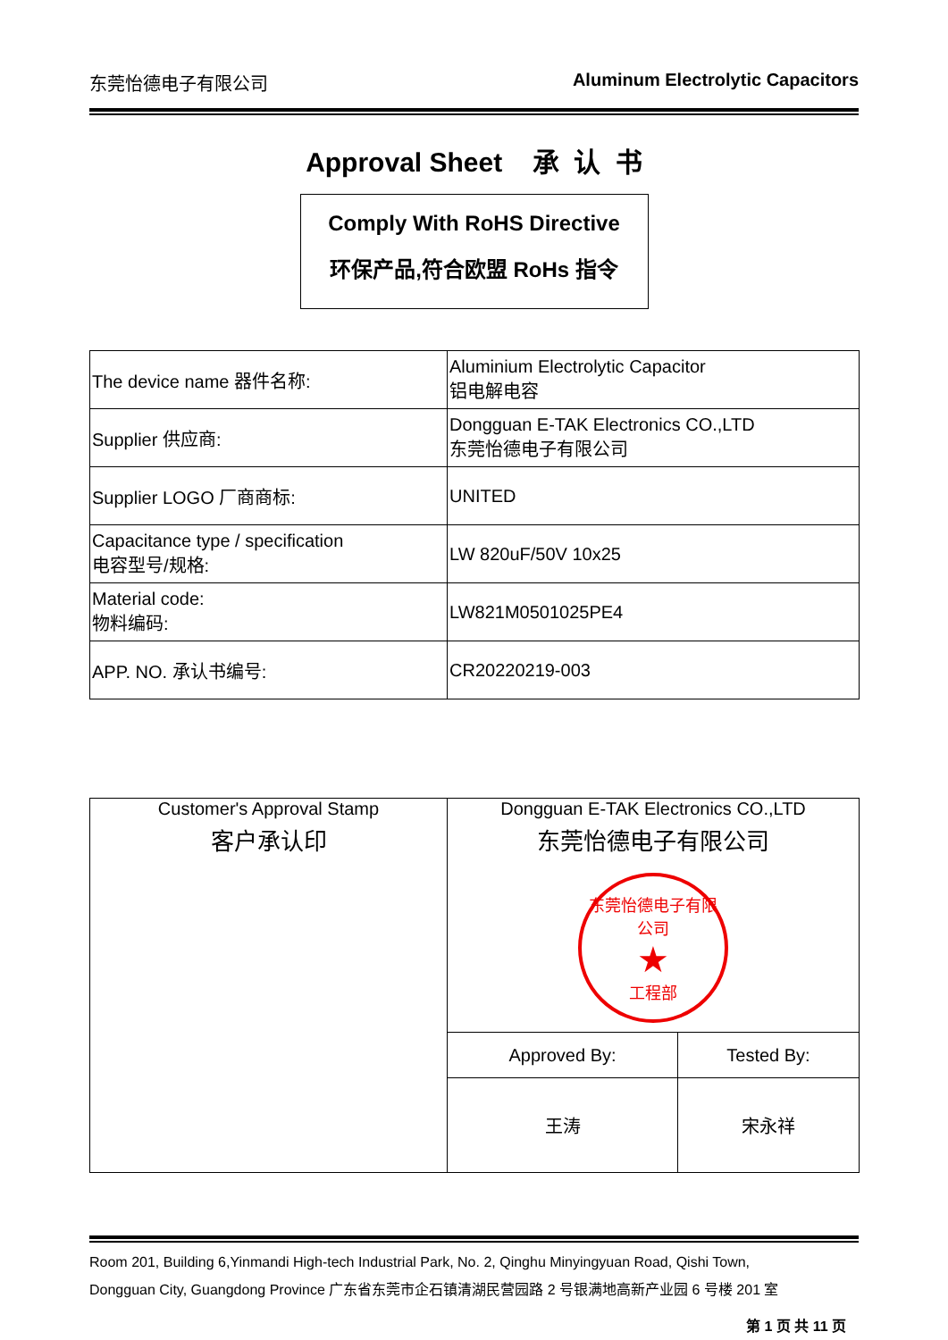东莞怡德电子有限公司 Aluminum Electrolytic Capacitors
Approval Sheet 承 认 书
Comply With RoHS Directive
环保产品,符合欧盟 RoHs 指令
| The device name 器件名称: | Aluminium Electrolytic Capacitor 铝电解电容 |
| Supplier 供应商: | Dongguan E-TAK Electronics CO.,LTD 东莞怡德电子有限公司 |
| Supplier LOGO 厂商商标: | UNITED |
| Capacitance type / specification 电容型号/规格: | LW 820uF/50V 10x25 |
| Material code: 物料编码: | LW821M0501025PE4 |
| APP. NO. 承认书编号: | CR20220219-003 |
| Customer's Approval Stamp 客户承认印 | Dongguan E-TAK Electronics CO.,LTD 东莞怡德电子有限公司 东莞怡德电子有限公司 ★ 工程部 | |
| | Approved By: | Tested By: |
| | 王涛 | 宋永祥 |
Room 201, Building 6,Yinmandi High-tech Industrial Park, No. 2, Qinghu Minyingyuan Road, Qishi Town,
Dongguan City, Guangdong Province 广东省东莞市企石镇清湖民营园路 2 号银满地高新产业园 6 号楼 201 室
第 1 页 共 11 页